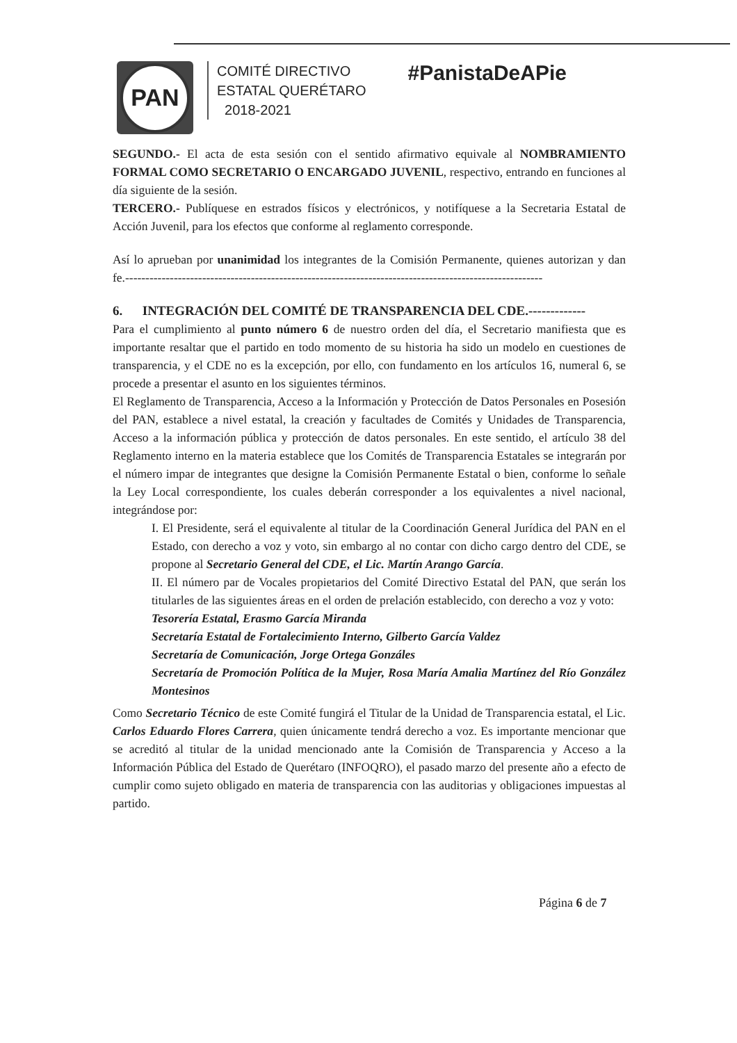PAN
COMITÉ DIRECTIVO
ESTATAL QUERÉTARO
2018-2021
#PanistaDeAPie
SEGUNDO.- El acta de esta sesión con el sentido afirmativo equivale al NOMBRAMIENTO FORMAL COMO SECRETARIO O ENCARGADO JUVENIL, respectivo, entrando en funciones al día siguiente de la sesión.
TERCERO.- Publíquese en estrados físicos y electrónicos, y notifíquese a la Secretaria Estatal de Acción Juvenil, para los efectos que conforme al reglamento corresponde.
Así lo aprueban por unanimidad los integrantes de la Comisión Permanente, quienes autorizan y dan fe.-------------------------------------------------------------------------------------------------------
6. INTEGRACIÓN DEL COMITÉ DE TRANSPARENCIA DEL CDE.-------------
Para el cumplimiento al punto número 6 de nuestro orden del día, el Secretario manifiesta que es importante resaltar que el partido en todo momento de su historia ha sido un modelo en cuestiones de transparencia, y el CDE no es la excepción, por ello, con fundamento en los artículos 16, numeral 6, se procede a presentar el asunto en los siguientes términos.
El Reglamento de Transparencia, Acceso a la Información y Protección de Datos Personales en Posesión del PAN, establece a nivel estatal, la creación y facultades de Comités y Unidades de Transparencia, Acceso a la información pública y protección de datos personales. En este sentido, el artículo 38 del Reglamento interno en la materia establece que los Comités de Transparencia Estatales se integrarán por el número impar de integrantes que designe la Comisión Permanente Estatal o bien, conforme lo señale la Ley Local correspondiente, los cuales deberán corresponder a los equivalentes a nivel nacional, integrándose por:
I. El Presidente, será el equivalente al titular de la Coordinación General Jurídica del PAN en el Estado, con derecho a voz y voto, sin embargo al no contar con dicho cargo dentro del CDE, se propone al Secretario General del CDE, el Lic. Martín Arango García.
II. El número par de Vocales propietarios del Comité Directivo Estatal del PAN, que serán los titularles de las siguientes áreas en el orden de prelación establecido, con derecho a voz y voto:
Tesorería Estatal, Erasmo García Miranda
Secretaría Estatal de Fortalecimiento Interno, Gilberto García Valdez
Secretaría de Comunicación, Jorge Ortega Gonzáles
Secretaría de Promoción Política de la Mujer, Rosa María Amalia Martínez del Río González Montesinos
Como Secretario Técnico de este Comité fungirá el Titular de la Unidad de Transparencia estatal, el Lic. Carlos Eduardo Flores Carrera, quien únicamente tendrá derecho a voz. Es importante mencionar que se acreditó al titular de la unidad mencionado ante la Comisión de Transparencia y Acceso a la Información Pública del Estado de Querétaro (INFOQRO), el pasado marzo del presente año a efecto de cumplir como sujeto obligado en materia de transparencia con las auditorias y obligaciones impuestas al partido.
Página 6 de 7